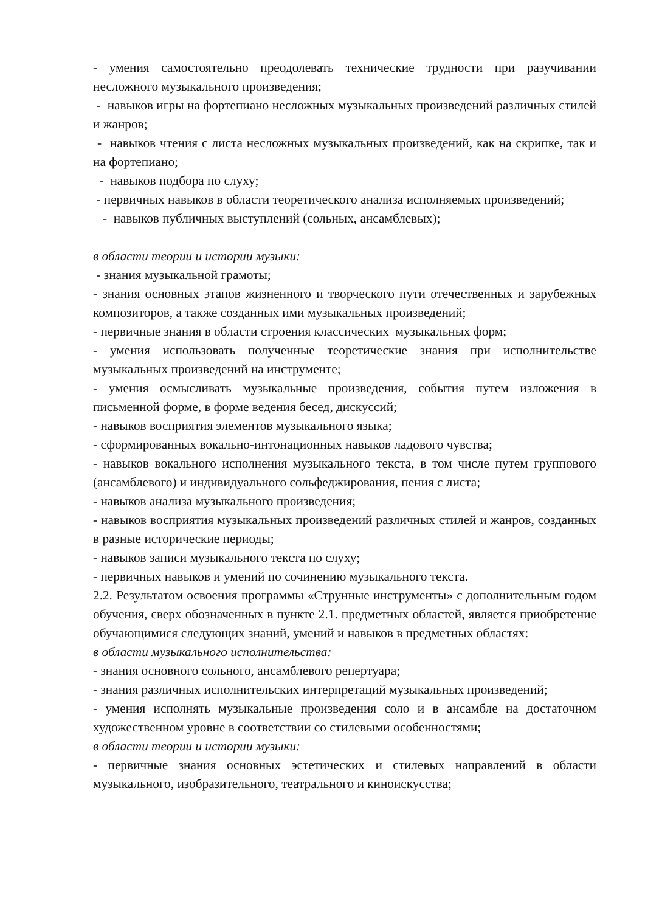- умения самостоятельно преодолевать технические трудности при разучивании несложного музыкального произведения;
- навыков игры на фортепиано несложных музыкальных произведений различных стилей и жанров;
- навыков чтения с листа несложных музыкальных произведений, как на скрипке, так и на фортепиано;
- навыков подбора по слуху;
- первичных навыков в области теоретического анализа исполняемых произведений;
- навыков публичных выступлений (сольных, ансамблевых);
в области теории и истории музыки:
- знания музыкальной грамоты;
- знания основных этапов жизненного и творческого пути отечественных и зарубежных композиторов, а также созданных ими музыкальных произведений;
- первичные знания в области строения классических музыкальных форм;
- умения использовать полученные теоретические знания при исполнительстве музыкальных произведений на инструменте;
- умения осмысливать музыкальные произведения, события путем изложения в письменной форме, в форме ведения бесед, дискуссий;
- навыков восприятия элементов музыкального языка;
- сформированных вокально-интонационных навыков ладового чувства;
- навыков вокального исполнения музыкального текста, в том числе путем группового (ансамблевого) и индивидуального сольфеджирования, пения с листа;
- навыков анализа музыкального произведения;
- навыков восприятия музыкальных произведений различных стилей и жанров, созданных в разные исторические периоды;
- навыков записи музыкального текста по слуху;
- первичных навыков и умений по сочинению музыкального текста.
2.2. Результатом освоения программы «Струнные инструменты» с дополнительным годом обучения, сверх обозначенных в пункте 2.1. предметных областей, является приобретение обучающимися следующих знаний, умений и навыков в предметных областях:
в области музыкального исполнительства:
- знания основного сольного, ансамблевого репертуара;
- знания различных исполнительских интерпретаций музыкальных произведений;
- умения исполнять музыкальные произведения соло и в ансамбле на достаточном художественном уровне в соответствии со стилевыми особенностями;
в области теории и истории музыки:
- первичные знания основных эстетических и стилевых направлений в области музыкального, изобразительного, театрального и киноискусства;